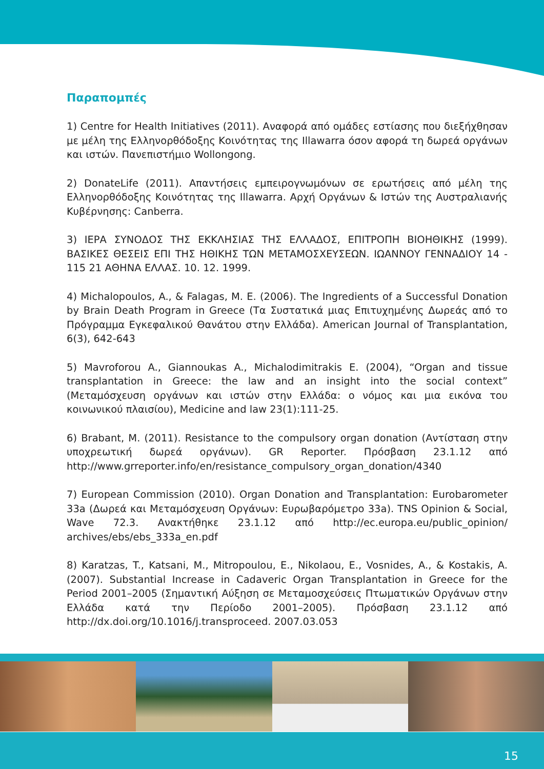Παραπομπές
1) Centre for Health Initiatives (2011). Αναφορά από ομάδες εστίασης που διεξήχθησαν με μέλη της Ελληνορθόδοξης Κοινότητας της Illawarra όσον αφορά τη δωρεά οργάνων και ιστών. Πανεπιστήμιο Wollongong.
2) DonateLife (2011). Απαντήσεις εμπειρογνωμόνων σε ερωτήσεις από μέλη της Ελληνορθόδοξης Κοινότητας της Illawarra. Αρχή Οργάνων & Ιστών της Αυστραλιανής Κυβέρνησης: Canberra.
3) ΙΕΡΑ ΣΥΝΟΔΟΣ ΤΗΣ ΕΚΚΛΗΣΙΑΣ ΤΗΣ ΕΛΛΑΔΟΣ, ΕΠΙΤΡΟΠΗ ΒΙΟΗΘΙΚΗΣ (1999). ΒΑΣΙΚΕΣ ΘΕΣΕΙΣ ΕΠΙ ΤΗΣ ΗΘΙΚΗΣ ΤΩΝ ΜΕΤΑΜΟΣΧΕΥΣΕΩΝ. ΙΩΑΝΝΟΥ ΓΕΝΝΑΔΙΟΥ 14 - 115 21 ΑΘΗΝΑ ΕΛΛΑΣ. 10. 12. 1999.
4) Michalopoulos, A., & Falagas, M. E. (2006). The Ingredients of a Successful Donation by Brain Death Program in Greece (Τα Συστατικά μιας Επιτυχημένης Δωρεάς από το Πρόγραμμα Εγκεφαλικού Θανάτου στην Ελλάδα). American Journal of Transplantation, 6(3), 642-643
5) Mavroforou A., Giannoukas A., Michalodimitrakis E. (2004), “Organ and tissue transplantation in Greece: the law and an insight into the social context” (Μεταμόσχευση οργάνων και ιστών στην Ελλάδα: ο νόμος και μια εικόνα του κοινωνικού πλαισίου), Medicine and law 23(1):111-25.
6) Brabant, M. (2011). Resistance to the compulsory organ donation (Αντίσταση στην υποχρεωτική δωρεά οργάνων). GR Reporter. Πρόσβαση 23.1.12 από http://www.grreporter.info/en/resistance_compulsory_organ_donation/4340
7) European Commission (2010). Organ Donation and Transplantation: Eurobarometer 33a (Δωρεά και Μεταμόσχευση Οργάνων: Ευρωβαρόμετρο 33a). TNS Opinion & Social, Wave 72.3. Ανακτήθηκε 23.1.12 από http://ec.europa.eu/public_opinion/ archives/ebs/ebs_333a_en.pdf
8) Karatzas, T., Katsani, M., Mitropoulou, E., Nikolaou, E., Vosnides, A., & Kostakis, A. (2007). Substantial Increase in Cadaveric Organ Transplantation in Greece for the Period 2001–2005 (Σημαντική Αύξηση σε Μεταμοσχεύσεις Πτωματικών Οργάνων στην Ελλάδα κατά την Περίοδο 2001–2005). Πρόσβαση 23.1.12 από http://dx.doi.org/10.1016/j.transproceed. 2007.03.053
15